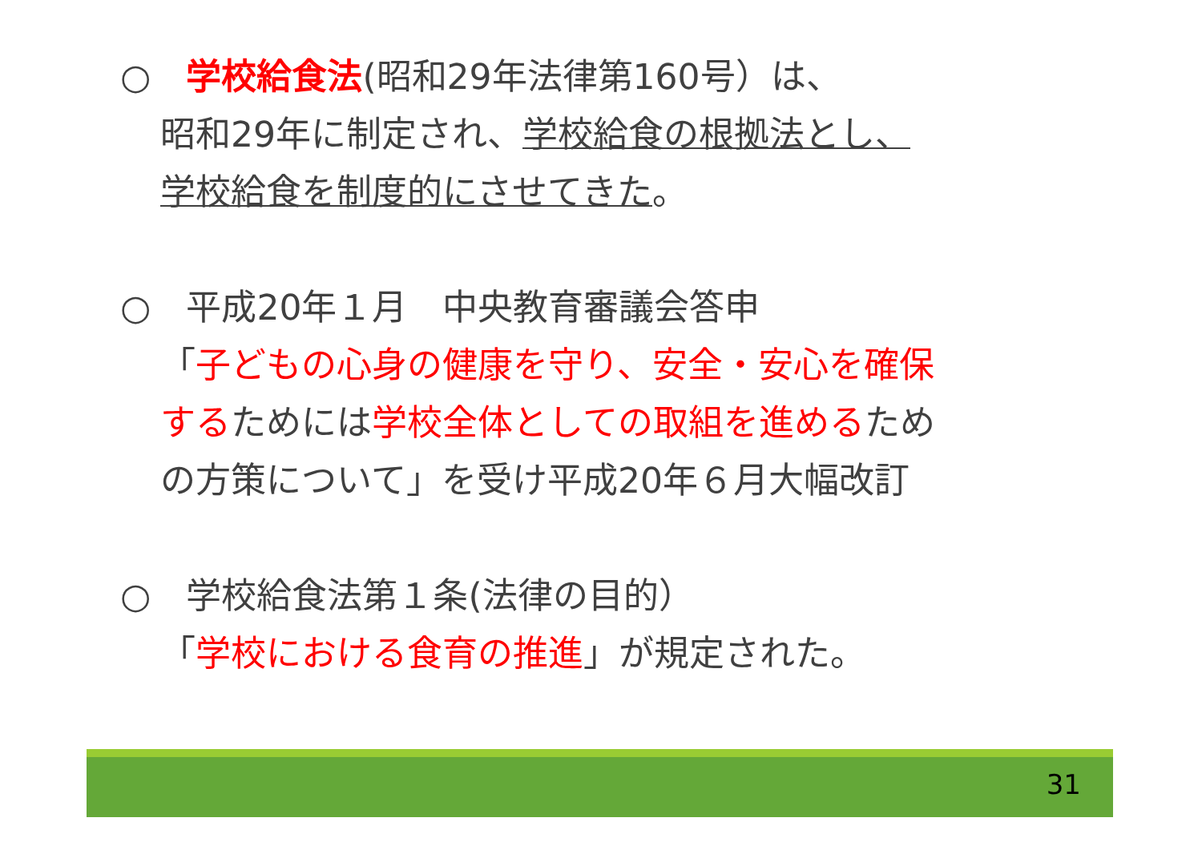○　学校給食法(昭和29年法律第160号）は、
昭和29年に制定され、学校給食の根拠法とし、
学校給食を制度的にさせてきた。
○　平成20年１月　中央教育審議会答申
「子どもの心身の健康を守り、安全・安心を確保
するためには学校全体としての取組を進めるため
の方策について」を受け平成20年６月大幅改訂
○　学校給食法第１条(法律の目的）
「学校における食育の推進」が規定された。
31